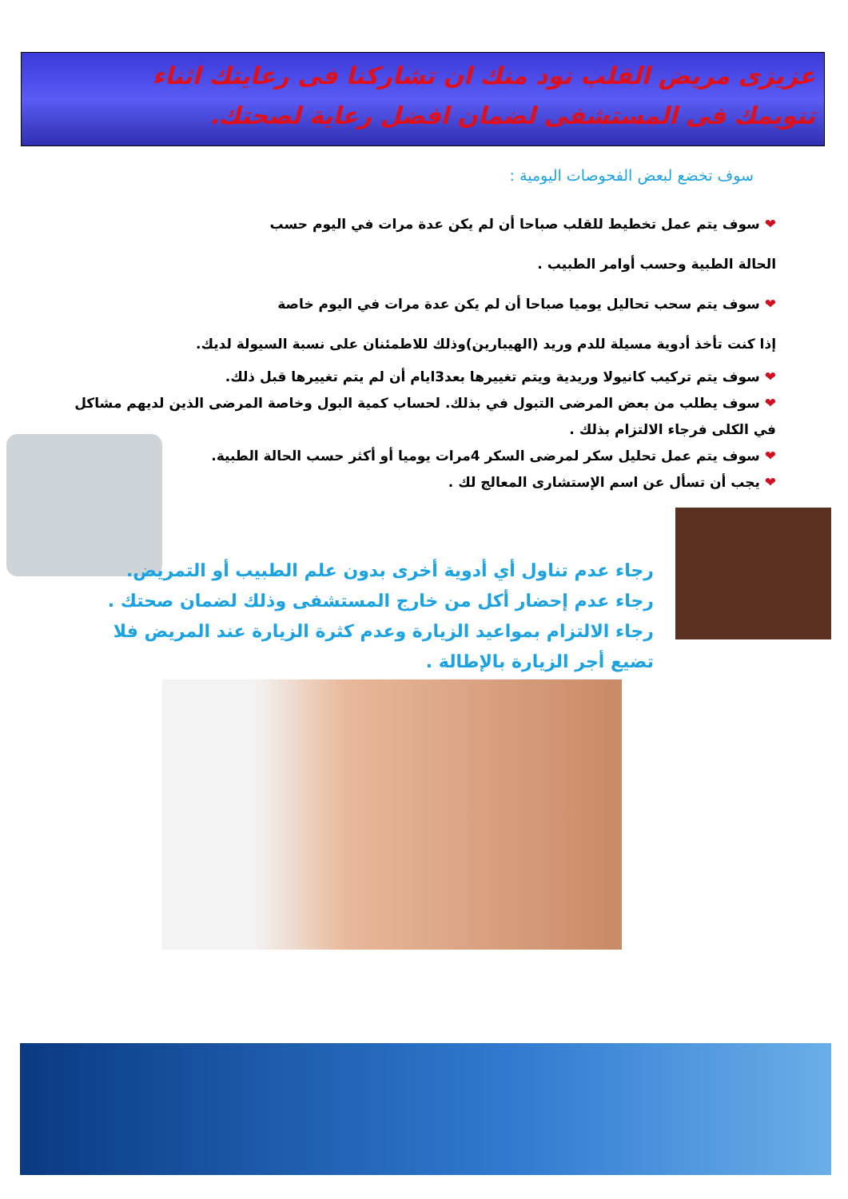عزيزى مريض القلب نود منك ان تشاركنا فى رعايتك اثناء
تنويمك فى المستشفى لضمان افضل رعاية لصحتك.
سوف تخضع لبعض الفحوصات اليومية :
❤ سوف يتم عمل تخطيط للقلب صباحا أن لم يكن عدة مرات في اليوم حسب
الحالة الطبية وحسب أوامر الطبيب .
❤ سوف يتم سحب تحاليل يوميا صباحا أن لم يكن عدة مرات في اليوم خاصة
إذا كنت تأخذ أدوية مسيلة للدم وريد (الهيبارين)وذلك للاطمئنان على نسبة السيولة لديك.
❤ سوف يتم تركيب كانيولا وريدية ويتم تغييرها بعد3ايام أن لم يتم تغييرها قبل ذلك.
❤ سوف يطلب من بعض المرضى التبول في بذلك. لحساب كمية البول وخاصة المرضى الذين لديهم مشاكل في الكلى فرجاء الالتزام بذلك .
❤ سوف يتم عمل تحليل سكر لمرضى السكر 4مرات يوميا أو أكثر حسب الحالة الطبية.
❤ يجب أن تسأل عن اسم الإستشارى المعالج لك .
رجاء عدم تناول أي أدوية أخرى بدون علم الطبيب أو التمريض.
رجاء عدم إحضار أكل من خارج المستشفى وذلك لضمان صحتك .
رجاء الالتزام بمواعيد الزيارة وعدم كثرة الزيارة عند المريض فلا تضيع أجر الزيارة بالإطالة .